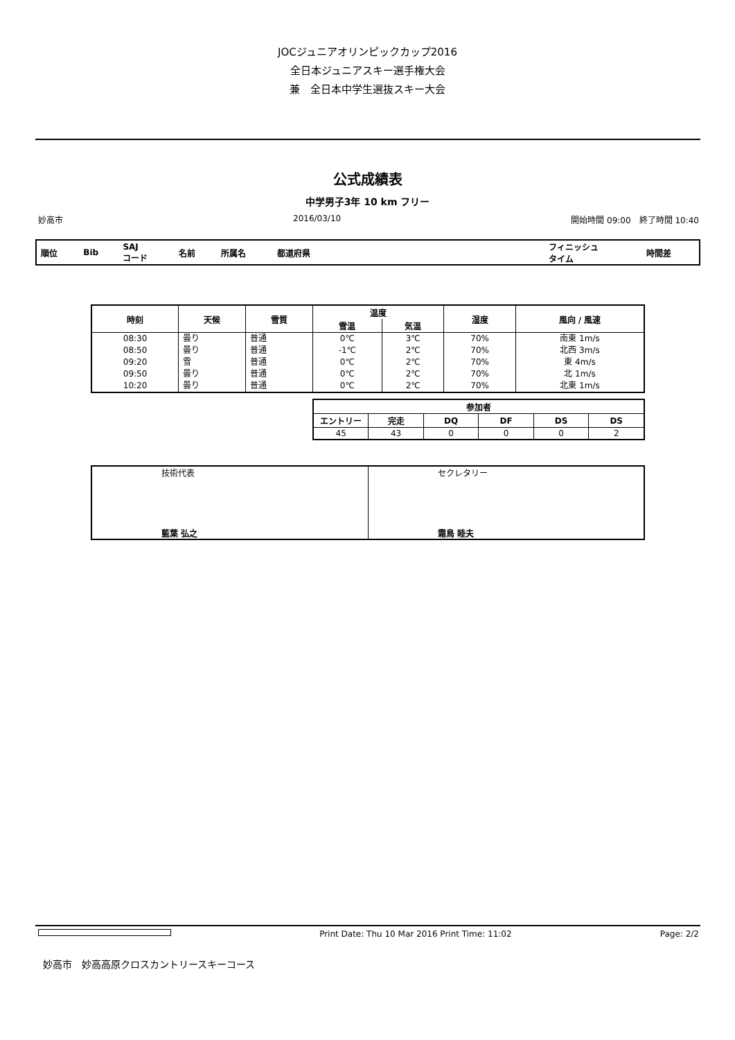JOCジュニアオリンピックカップ2016
全日本ジュニアスキー選手権大会
兼　全日本中学生選抜スキー大会
公式成績表
中学男子3年 10 km フリー
妙高市 2016/03/10 開始時間 09:00　終了時間 10:40
| 順位 | Bib | SAJ コード | 名前 | 所属名 | 都道府県 | フィニッシュ タイム | 時間差 |
| 時刻 | 天候 | 雪質 | 温度 | | 湿度 | 風向 / 風速 |
| --- | --- | --- | --- | --- | --- | --- |
| | | | 雪温 | 気温 | | |
| 08:30 | 曇り | 普通 | 0℃ | 3℃ | 70% | 南東 1m/s |
| 08:50 | 曇り | 普通 | -1℃ | 2℃ | 70% | 北西 3m/s |
| 09:20 | 雪 | 普通 | 0℃ | 2℃ | 70% | 東 4m/s |
| 09:50 | 曇り | 普通 | 0℃ | 2℃ | 70% | 北 1m/s |
| 10:20 | 曇り | 普通 | 0℃ | 2℃ | 70% | 北東 1m/s |
| 参加者 | | | | | |
| --- | --- | --- | --- | --- | --- |
| エントリー | 完走 | DQ | DF | DS | DS |
| 45 | 43 | 0 | 0 | 0 | 2 |
| 技術代表 藍葉 弘之 | セクレタリー 霜鳥 睦夫 |
Print Date: Thu 10 Mar 2016 Print Time: 11:02 Page: 2/2
妙高市　妙高高原クロスカントリースキーコース